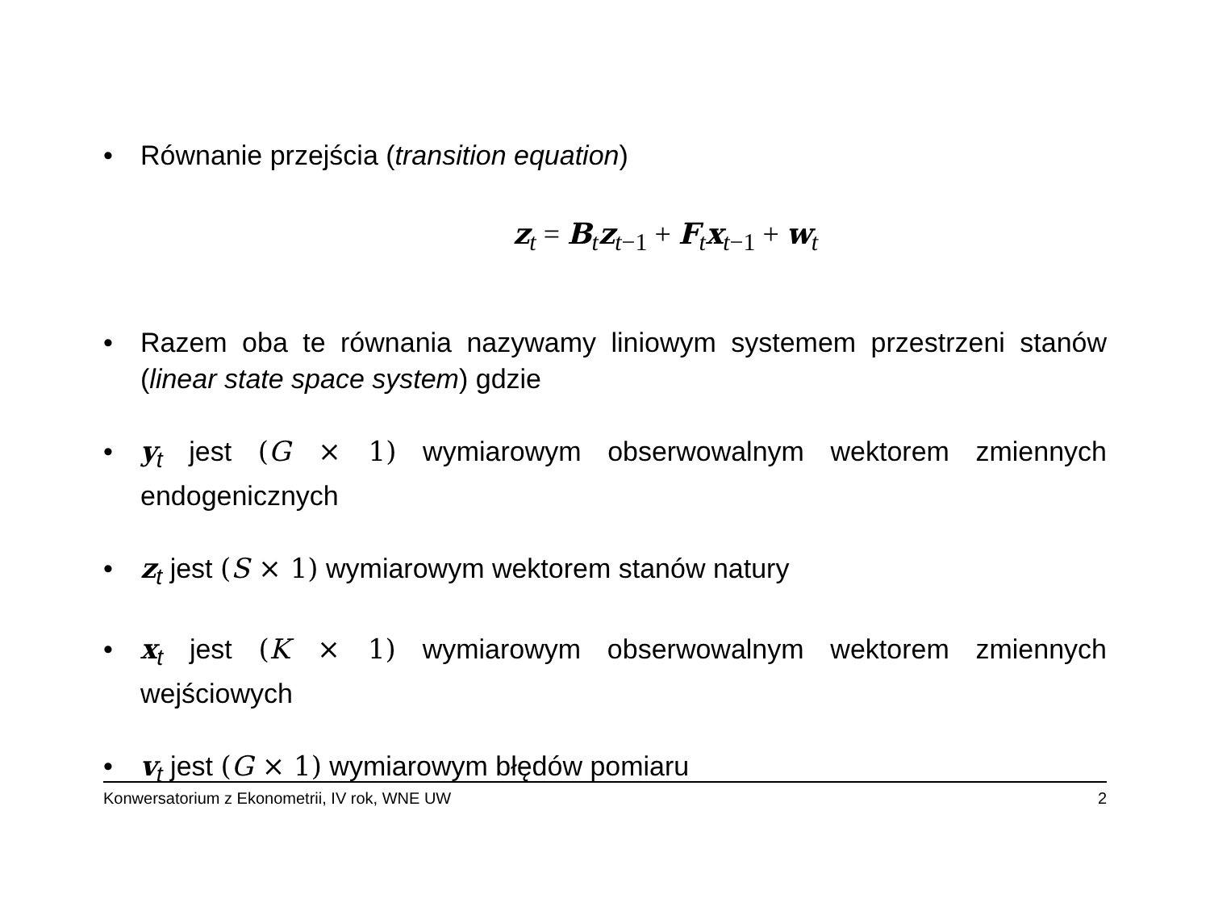• Równanie przejścia (transition equation)
z<sub>t</sub> = B<sub>t</sub>z<sub>t−1</sub> + F<sub>t</sub>x<sub>t−1</sub> + w<sub>t</sub>
• Razem oba te równania nazywamy liniowym systemem przestrzeni stanów (linear state space system) gdzie
• y<sub>t</sub> jest (G × 1) wymiarowym obserwowalnym wektorem zmiennych endogenicznych
• z<sub>t</sub> jest (S × 1) wymiarowym wektorem stanów natury
• x<sub>t</sub> jest (K × 1) wymiarowym obserwowalnym wektorem zmiennych wejściowych
• v<sub>t</sub> jest (G × 1) wymiarowym błędów pomiaru
Konwersatorium z Ekonometrii, IV rok, WNE UW 2